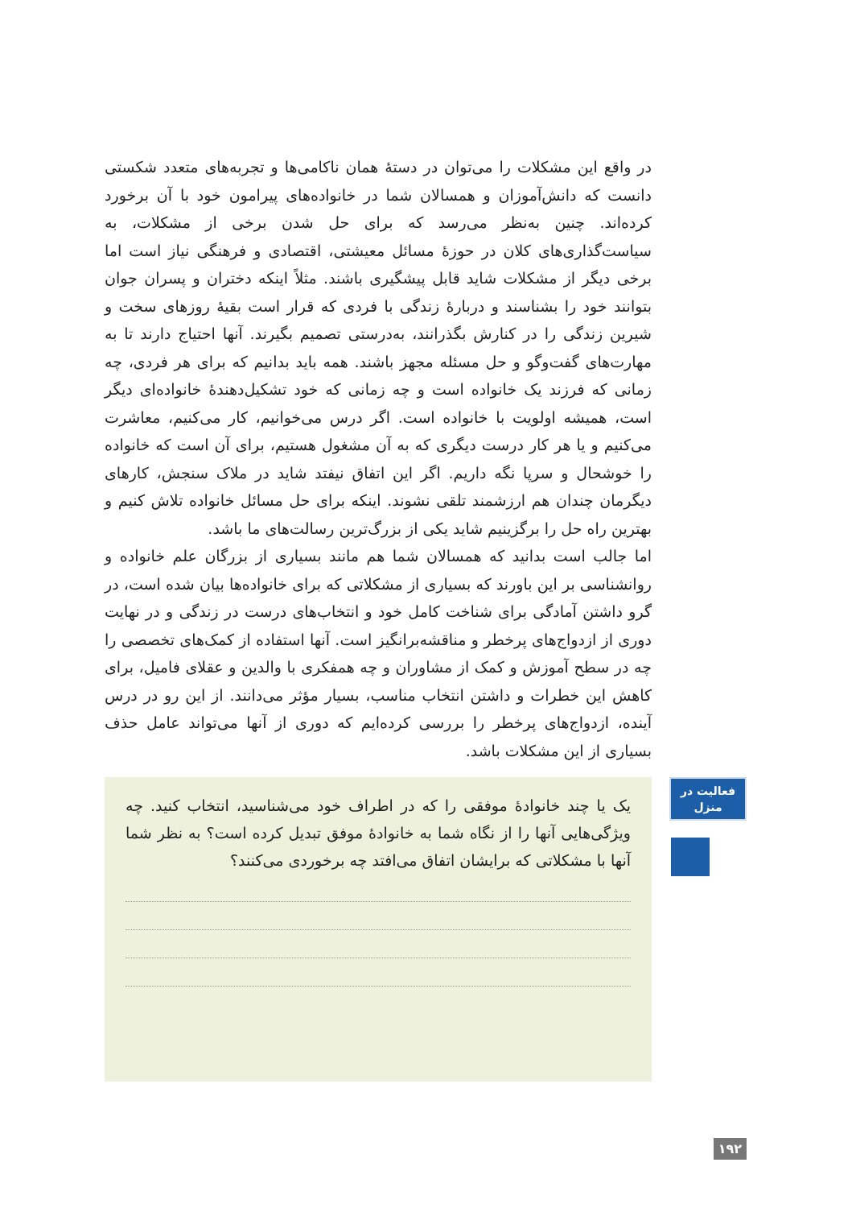در واقع این مشکلات را می‌توان در دستهٔ همان ناکامی‌ها و تجربه‌های متعدد شکستی دانست که دانش‌آموزان و همسالان شما در خانواده‌های پیرامون خود با آن برخورد کرده‌اند. چنین به‌نظر می‌رسد که برای حل شدن برخی از مشکلات، به سیاست‌گذاری‌های کلان در حوزهٔ مسائل معیشتی، اقتصادی و فرهنگی نیاز است اما برخی دیگر از مشکلات شاید قابل پیشگیری باشند. مثلاً اینکه دختران و پسران جوان بتوانند خود را بشناسند و دربارهٔ زندگی با فردی که قرار است بقیهٔ روزهای سخت و شیرین زندگی را در کنارش بگذرانند، به‌درستی تصمیم بگیرند. آنها احتیاج دارند تا به مهارت‌های گفت‌وگو و حل مسئله مجهز باشند. همه باید بدانیم که برای هر فردی، چه زمانی که فرزند یک خانواده است و چه زمانی که خود تشکیل‌دهندهٔ خانواده‌ای دیگر است، همیشه اولویت با خانواده است. اگر درس می‌خوانیم، کار می‌کنیم، معاشرت می‌کنیم و یا هر کار درست دیگری که به آن مشغول هستیم، برای آن است که خانواده را خوشحال و سرپا نگه داریم. اگر این اتفاق نیفتد شاید در ملاک سنجش، کارهای دیگرمان چندان هم ارزشمند تلقی نشوند. اینکه برای حل مسائل خانواده تلاش کنیم و بهترین راه حل را برگزینیم شاید یکی از بزرگ‌ترین رسالت‌های ما باشد.
اما جالب است بدانید که همسالان شما هم مانند بسیاری از بزرگان علم خانواده و روانشناسی بر این باورند که بسیاری از مشکلاتی که برای خانواده‌ها بیان شده است، در گرو داشتن آمادگی برای شناخت کامل خود و انتخاب‌های درست در زندگی و در نهایت دوری از ازدواج‌های پرخطر و مناقشه‌برانگیز است. آنها استفاده از کمک‌های تخصصی را چه در سطح آموزش و کمک از مشاوران و چه همفکری با والدین و عقلای فامیل، برای کاهش این خطرات و داشتن انتخاب مناسب، بسیار مؤثر می‌دانند. از این رو در درس آینده، ازدواج‌های پرخطر را بررسی کرده‌ایم که دوری از آنها می‌تواند عامل حذف بسیاری از این مشکلات باشد.
فعالیت در
منزل
یک یا چند خانوادهٔ موفقی را که در اطراف خود می‌شناسید، انتخاب کنید. چه ویژگی‌هایی آنها را از نگاه شما به خانوادهٔ موفق تبدیل کرده است؟ به نظر شما آنها با مشکلاتی که برایشان اتفاق می‌افتد چه برخوردی می‌کنند؟
۱۹۲